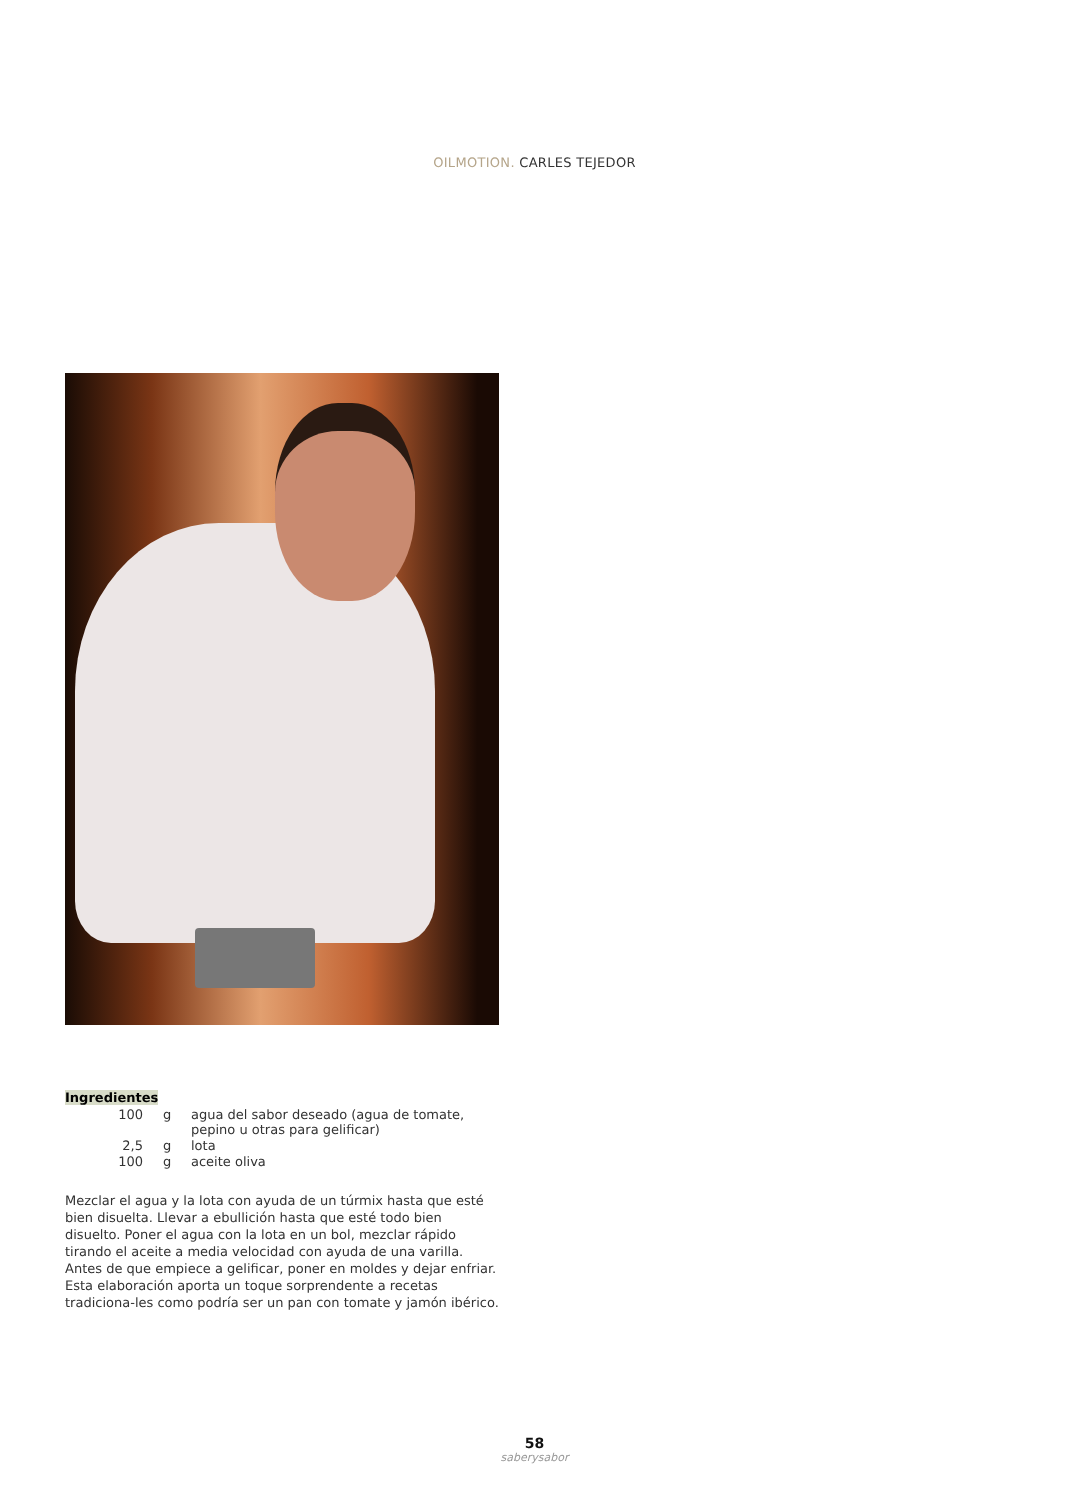OILMOTION. CARLES TEJEDOR
Ingredientes
| 100 | g | agua del sabor deseado (agua de tomate, pepino u otras para gelificar) |
| 2,5 | g | lota |
| 100 | g | aceite oliva |
Mezclar el agua y la lota con ayuda de un túrmix hasta que esté bien disuelta. Llevar a ebullición hasta que esté todo bien disuelto. Poner el agua con la lota en un bol, mezclar rápido tirando el aceite a media velocidad con ayuda de una varilla. Antes de que empiece a gelificar, poner en moldes y dejar enfriar.
Esta elaboración aporta un toque sorprendente a recetas tradiciona-les como podría ser un pan con tomate y jamón ibérico.
58
saberysabor